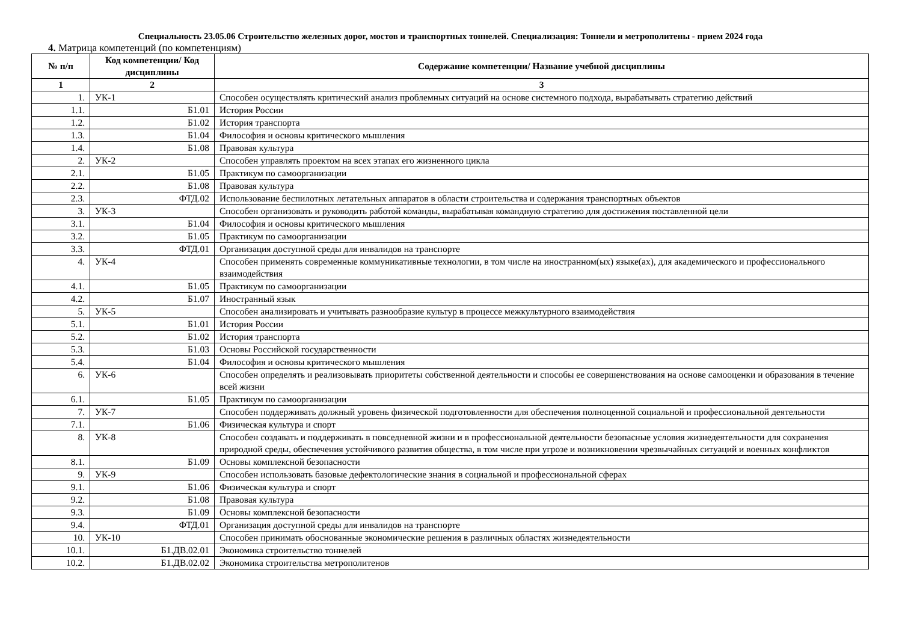Специальность 23.05.06 Строительство железных дорог, мостов и транспортных тоннелей. Специализация: Тоннели и метрополитены - прием 2024 года
4. Матрица компетенций (по компетенциям)
| № п/п | Код компетенции/ Код дисциплины | Содержание компетенции/ Название учебной дисциплины |
| --- | --- | --- |
| 1 | 2 | 3 |
| 1. | УК-1 | Способен осуществлять критический анализ проблемных ситуаций на основе системного подхода, вырабатывать стратегию действий |
| 1.1. | Б1.01 | История России |
| 1.2. | Б1.02 | История транспорта |
| 1.3. | Б1.04 | Философия и основы критического мышления |
| 1.4. | Б1.08 | Правовая культура |
| 2. | УК-2 | Способен управлять проектом на всех этапах его жизненного цикла |
| 2.1. | Б1.05 | Практикум по самоорганизации |
| 2.2. | Б1.08 | Правовая культура |
| 2.3. | ФТД.02 | Использование беспилотных летательных аппаратов в области строительства и содержания транспортных объектов |
| 3. | УК-3 | Способен организовать и руководить работой команды, вырабатывая командную стратегию для достижения поставленной цели |
| 3.1. | Б1.04 | Философия и основы критического мышления |
| 3.2. | Б1.05 | Практикум по самоорганизации |
| 3.3. | ФТД.01 | Организация доступной среды для инвалидов на транспорте |
| 4. | УК-4 | Способен применять современные коммуникативные технологии, в том числе на иностранном(ых) языке(ах), для академического и профессионального взаимодействия |
| 4.1. | Б1.05 | Практикум по самоорганизации |
| 4.2. | Б1.07 | Иностранный язык |
| 5. | УК-5 | Способен анализировать и учитывать разнообразие культур в процессе межкультурного взаимодействия |
| 5.1. | Б1.01 | История России |
| 5.2. | Б1.02 | История транспорта |
| 5.3. | Б1.03 | Основы Российской государственности |
| 5.4. | Б1.04 | Философия и основы критического мышления |
| 6. | УК-6 | Способен определять и реализовывать приоритеты собственной деятельности и способы ее совершенствования на основе самооценки и образования в течение всей жизни |
| 6.1. | Б1.05 | Практикум по самоорганизации |
| 7. | УК-7 | Способен поддерживать должный уровень физической подготовленности для обеспечения полноценной социальной и профессиональной деятельности |
| 7.1. | Б1.06 | Физическая культура и спорт |
| 8. | УК-8 | Способен создавать и поддерживать в повседневной жизни и в профессиональной деятельности безопасные условия жизнедеятельности для сохранения природной среды, обеспечения устойчивого развития общества, в том числе при угрозе и возникновении чрезвычайных ситуаций и военных конфликтов |
| 8.1. | Б1.09 | Основы комплексной безопасности |
| 9. | УК-9 | Способен использовать базовые дефектологические знания в социальной и профессиональной сферах |
| 9.1. | Б1.06 | Физическая культура и спорт |
| 9.2. | Б1.08 | Правовая культура |
| 9.3. | Б1.09 | Основы комплексной безопасности |
| 9.4. | ФТД.01 | Организация доступной среды для инвалидов на транспорте |
| 10. | УК-10 | Способен принимать обоснованные экономические решения в различных областях жизнедеятельности |
| 10.1. | Б1.ДВ.02.01 | Экономика строительство тоннелей |
| 10.2. | Б1.ДВ.02.02 | Экономика строительства метрополитенов |